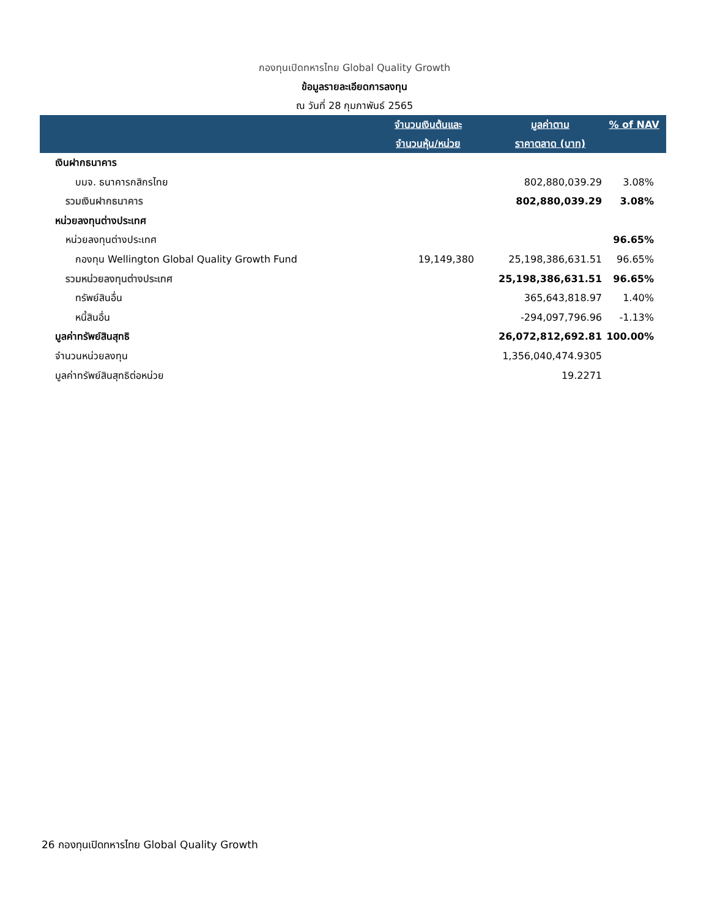กองทุนเปิดทหารไทย Global Quality Growth
ข้อมูลรายละเอียดการลงทุน
ณ วันที่ 28 กุมภาพันธ์ 2565
| | จำนวนเงินต้นและ จำนวนหุ้น/หน่วย | มูลค่าตาม ราคาตลาด (บาท) | % of NAV |
| --- | --- | --- | --- |
| เงินฝากธนาคาร | | | |
| บมจ. ธนาคารกสิกรไทย | | 802,880,039.29 | 3.08% |
| รวมเงินฝากธนาคาร | | 802,880,039.29 | 3.08% |
| หน่วยลงทุนต่างประเทศ | | | |
| หน่วยลงทุนต่างประเทศ | | | 96.65% |
| กองทุน Wellington Global Quality Growth Fund | 19,149,380 | 25,198,386,631.51 | 96.65% |
| รวมหน่วยลงทุนต่างประเทศ | | 25,198,386,631.51 | 96.65% |
| ทรัพย์สินอื่น | | 365,643,818.97 | 1.40% |
| หนี้สินอื่น | | -294,097,796.96 | -1.13% |
| มูลค่าทรัพย์สินสุทธิ | | 26,072,812,692.81 | 100.00% |
| จำนวนหน่วยลงทุน | | 1,356,040,474.9305 | |
| มูลค่าทรัพย์สินสุทธิต่อหน่วย | | 19.2271 | |
26 กองทุนเปิดทหารไทย Global Quality Growth